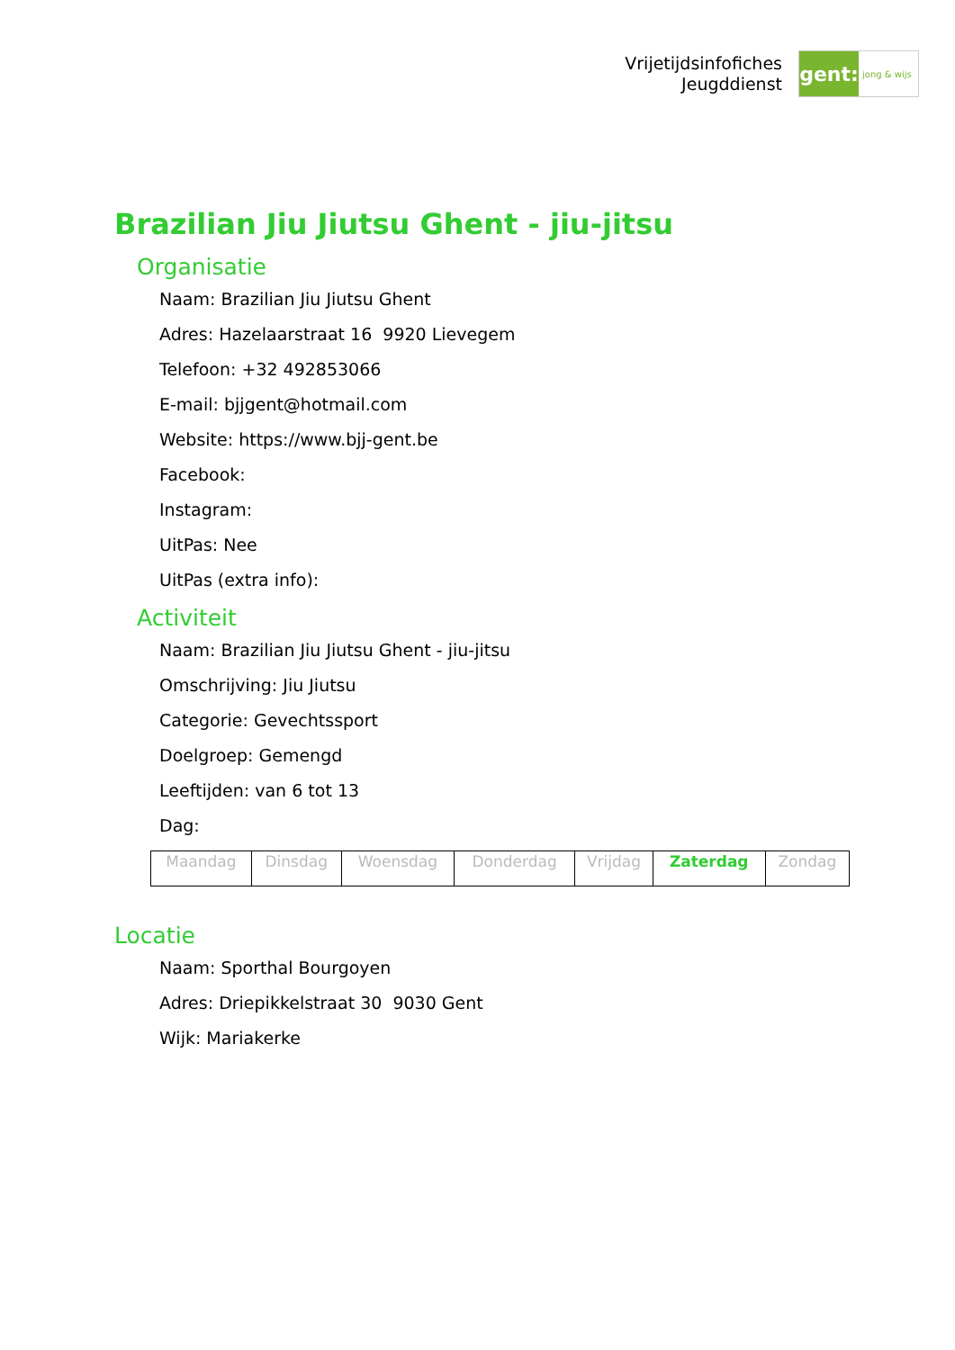Vrijetijdsinfofiches
Jeugddienst
gent:
jong & wijs
Brazilian Jiu Jiutsu Ghent - jiu-jitsu
Organisatie
Naam: Brazilian Jiu Jiutsu Ghent
Adres: Hazelaarstraat 16 9920 Lievegem
Telefoon: +32 492853066
E-mail: bjjgent@hotmail.com
Website: https://www.bjj-gent.be
Facebook:
Instagram:
UitPas: Nee
UitPas (extra info):
Activiteit
Naam: Brazilian Jiu Jiutsu Ghent - jiu-jitsu
Omschrijving: Jiu Jiutsu
Categorie: Gevechtssport
Doelgroep: Gemengd
Leeftijden: van 6 tot 13
Dag:
| Maandag | Dinsdag | Woensdag | Donderdag | Vrijdag | Zaterdag | Zondag |
Locatie
Naam: Sporthal Bourgoyen
Adres: Driepikkelstraat 30 9030 Gent
Wijk: Mariakerke